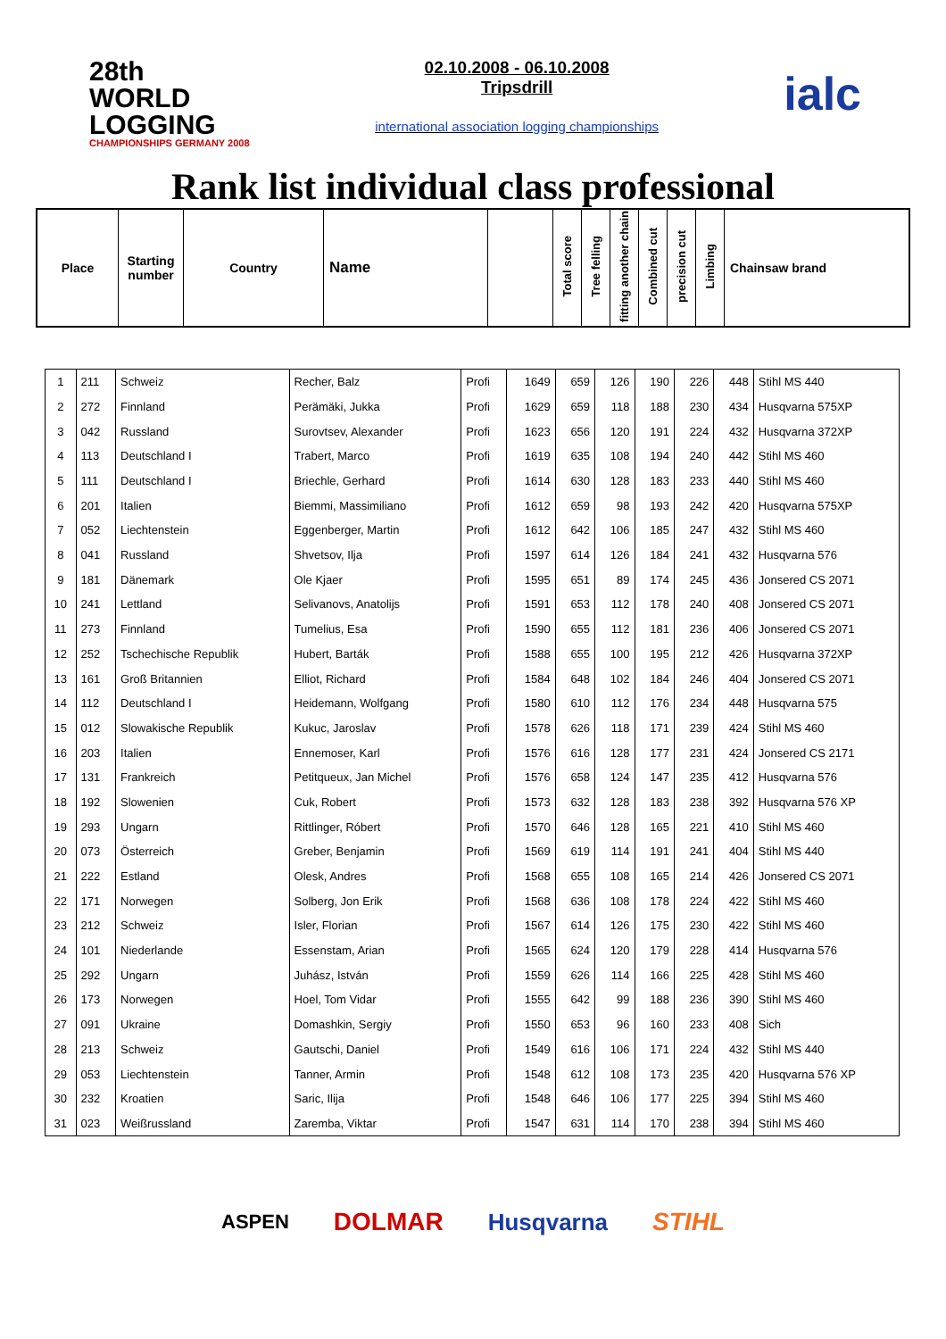28th WORLD LOGGING
CHAMPIONSHIPS GERMANY 2008
02.10.2008 - 06.10.2008
Tripsdrill
international association logging championships
ialc
Rank list individual class professional
| Place | Starting number | Country | Name | | Total score | Tree felling | fitting another chain | Combined cut | precision cut | Limbing | Chainsaw brand |
| 1 | 211 | Schweiz | Recher, Balz | Profi | 1649 | 659 | 126 | 190 | 226 | 448 | Stihl MS 440 |
| 2 | 272 | Finnland | Perämäki, Jukka | Profi | 1629 | 659 | 118 | 188 | 230 | 434 | Husqvarna 575XP |
| 3 | 042 | Russland | Surovtsev, Alexander | Profi | 1623 | 656 | 120 | 191 | 224 | 432 | Husqvarna 372XP |
| 4 | 113 | Deutschland I | Trabert, Marco | Profi | 1619 | 635 | 108 | 194 | 240 | 442 | Stihl MS 460 |
| 5 | 111 | Deutschland I | Briechle, Gerhard | Profi | 1614 | 630 | 128 | 183 | 233 | 440 | Stihl MS 460 |
| 6 | 201 | Italien | Biemmi, Massimiliano | Profi | 1612 | 659 | 98 | 193 | 242 | 420 | Husqvarna 575XP |
| 7 | 052 | Liechtenstein | Eggenberger, Martin | Profi | 1612 | 642 | 106 | 185 | 247 | 432 | Stihl MS 460 |
| 8 | 041 | Russland | Shvetsov, Ilja | Profi | 1597 | 614 | 126 | 184 | 241 | 432 | Husqvarna 576 |
| 9 | 181 | Dänemark | Ole Kjaer | Profi | 1595 | 651 | 89 | 174 | 245 | 436 | Jonsered CS 2071 |
| 10 | 241 | Lettland | Selivanovs, Anatolijs | Profi | 1591 | 653 | 112 | 178 | 240 | 408 | Jonsered CS 2071 |
| 11 | 273 | Finnland | Tumelius, Esa | Profi | 1590 | 655 | 112 | 181 | 236 | 406 | Jonsered CS 2071 |
| 12 | 252 | Tschechische Republik | Hubert, Barták | Profi | 1588 | 655 | 100 | 195 | 212 | 426 | Husqvarna 372XP |
| 13 | 161 | Groß Britannien | Elliot, Richard | Profi | 1584 | 648 | 102 | 184 | 246 | 404 | Jonsered CS 2071 |
| 14 | 112 | Deutschland I | Heidemann, Wolfgang | Profi | 1580 | 610 | 112 | 176 | 234 | 448 | Husqvarna 575 |
| 15 | 012 | Slowakische Republik | Kukuc, Jaroslav | Profi | 1578 | 626 | 118 | 171 | 239 | 424 | Stihl MS 460 |
| 16 | 203 | Italien | Ennemoser, Karl | Profi | 1576 | 616 | 128 | 177 | 231 | 424 | Jonsered CS 2171 |
| 17 | 131 | Frankreich | Petitqueux, Jan Michel | Profi | 1576 | 658 | 124 | 147 | 235 | 412 | Husqvarna 576 |
| 18 | 192 | Slowenien | Cuk, Robert | Profi | 1573 | 632 | 128 | 183 | 238 | 392 | Husqvarna 576 XP |
| 19 | 293 | Ungarn | Rittlinger, Róbert | Profi | 1570 | 646 | 128 | 165 | 221 | 410 | Stihl MS 460 |
| 20 | 073 | Österreich | Greber, Benjamin | Profi | 1569 | 619 | 114 | 191 | 241 | 404 | Stihl MS 440 |
| 21 | 222 | Estland | Olesk, Andres | Profi | 1568 | 655 | 108 | 165 | 214 | 426 | Jonsered CS 2071 |
| 22 | 171 | Norwegen | Solberg, Jon Erik | Profi | 1568 | 636 | 108 | 178 | 224 | 422 | Stihl MS 460 |
| 23 | 212 | Schweiz | Isler, Florian | Profi | 1567 | 614 | 126 | 175 | 230 | 422 | Stihl MS 460 |
| 24 | 101 | Niederlande | Essenstam, Arian | Profi | 1565 | 624 | 120 | 179 | 228 | 414 | Husqvarna 576 |
| 25 | 292 | Ungarn | Juhász, István | Profi | 1559 | 626 | 114 | 166 | 225 | 428 | Stihl MS 460 |
| 26 | 173 | Norwegen | Hoel, Tom Vidar | Profi | 1555 | 642 | 99 | 188 | 236 | 390 | Stihl MS 460 |
| 27 | 091 | Ukraine | Domashkin, Sergiy | Profi | 1550 | 653 | 96 | 160 | 233 | 408 | Sich |
| 28 | 213 | Schweiz | Gautschi, Daniel | Profi | 1549 | 616 | 106 | 171 | 224 | 432 | Stihl MS 440 |
| 29 | 053 | Liechtenstein | Tanner, Armin | Profi | 1548 | 612 | 108 | 173 | 235 | 420 | Husqvarna 576 XP |
| 30 | 232 | Kroatien | Saric, Ilija | Profi | 1548 | 646 | 106 | 177 | 225 | 394 | Stihl MS 460 |
| 31 | 023 | Weißrussland | Zaremba, Viktar | Profi | 1547 | 631 | 114 | 170 | 238 | 394 | Stihl MS 460 |
ASPEN DOLMAR Husqvarna STIHL